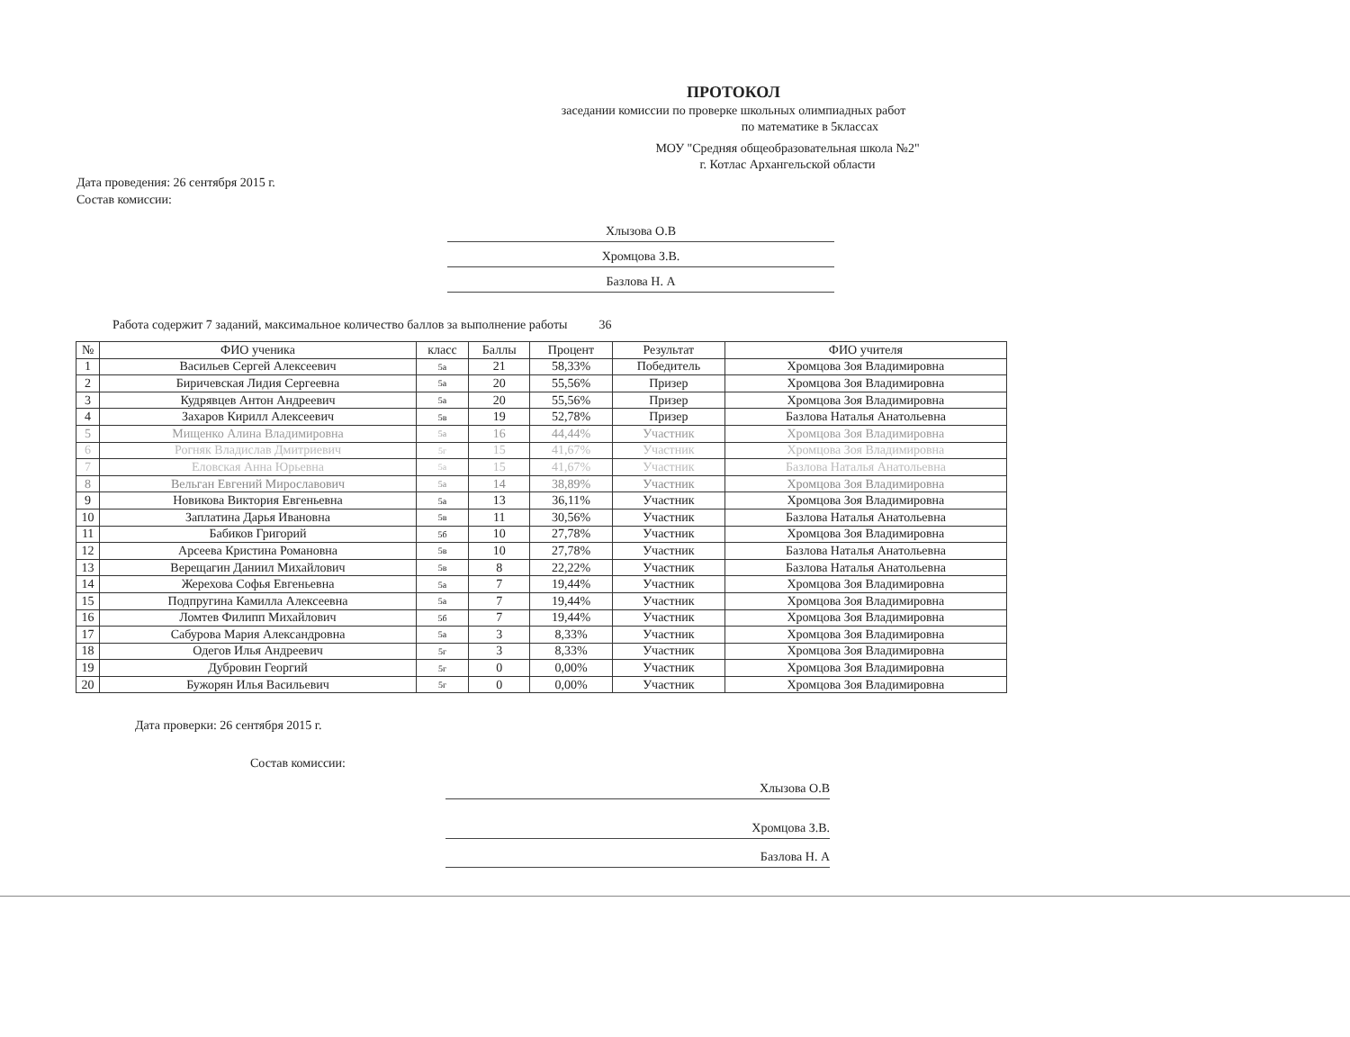ПРОТОКОЛ
заседании комиссии по проверке школьных олимпиадных работ
по математике в 5классах
МОУ "Средняя общеобразовательная школа №2"
г. Котлас Архангельской области
Дата проведения: 26 сентября 2015 г.
Состав комиссии:
Хлызова О.В
Хромцова З.В.
Базлова Н. А
Работа содержит 7 заданий, максимальное количество баллов за выполнение работы 36
| № | ФИО ученика | класс | Баллы | Процент | Результат | ФИО учителя |
| --- | --- | --- | --- | --- | --- | --- |
| 1 | Васильев Сергей Алексеевич | 5а | 21 | 58,33% | Победитель | Хромцова Зоя Владимировна |
| 2 | Биричевская Лидия Сергеевна | 5а | 20 | 55,56% | Призер | Хромцова Зоя Владимировна |
| 3 | Кудрявцев Антон Андреевич | 5а | 20 | 55,56% | Призер | Хромцова Зоя Владимировна |
| 4 | Захаров Кирилл Алексеевич | 5в | 19 | 52,78% | Призер | Базлова Наталья Анатольевна |
| 5 | Мищенко Алина Владимировна | 5а | 16 | 44,44% | Участник | Хромцова Зоя Владимировна |
| 6 | Рогняк Владислав Дмитриевич | 5г | 15 | 41,67% | Участник | Хромцова Зоя Владимировна |
| 7 | Еловская Анна Юрьевна | 5а | 15 | 41,67% | Участник | Базлова Наталья Анатольевна |
| 8 | Вельган Евгений Мирославович | 5а | 14 | 38,89% | Участник | Хромцова Зоя Владимировна |
| 9 | Новикова Виктория Евгеньевна | 5а | 13 | 36,11% | Участник | Хромцова Зоя Владимировна |
| 10 | Заплатина Дарья Ивановна | 5в | 11 | 30,56% | Участник | Базлова Наталья Анатольевна |
| 11 | Бабиков Григорий | 5б | 10 | 27,78% | Участник | Хромцова Зоя Владимировна |
| 12 | Арсеева Кристина Романовна | 5в | 10 | 27,78% | Участник | Базлова Наталья Анатольевна |
| 13 | Верещагин Даниил Михайлович | 5в | 8 | 22,22% | Участник | Базлова Наталья Анатольевна |
| 14 | Жерехова Софья Евгеньевна | 5а | 7 | 19,44% | Участник | Хромцова Зоя Владимировна |
| 15 | Подпругина Камилла Алексеевна | 5а | 7 | 19,44% | Участник | Хромцова Зоя Владимировна |
| 16 | Ломтев Филипп Михайлович | 5б | 7 | 19,44% | Участник | Хромцова Зоя Владимировна |
| 17 | Сабурова Мария Александровна | 5а | 3 | 8,33% | Участник | Хромцова Зоя Владимировна |
| 18 | Одегов Илья Андреевич | 5г | 3 | 8,33% | Участник | Хромцова Зоя Владимировна |
| 19 | Дубровин Георгий | 5г | 0 | 0,00% | Участник | Хромцова Зоя Владимировна |
| 20 | Бужорян Илья Васильевич | 5г | 0 | 0,00% | Участник | Хромцова Зоя Владимировна |
Дата проверки: 26 сентября 2015 г.
Состав комиссии:
Хлызова О.В
Хромцова З.В.
Базлова Н. А